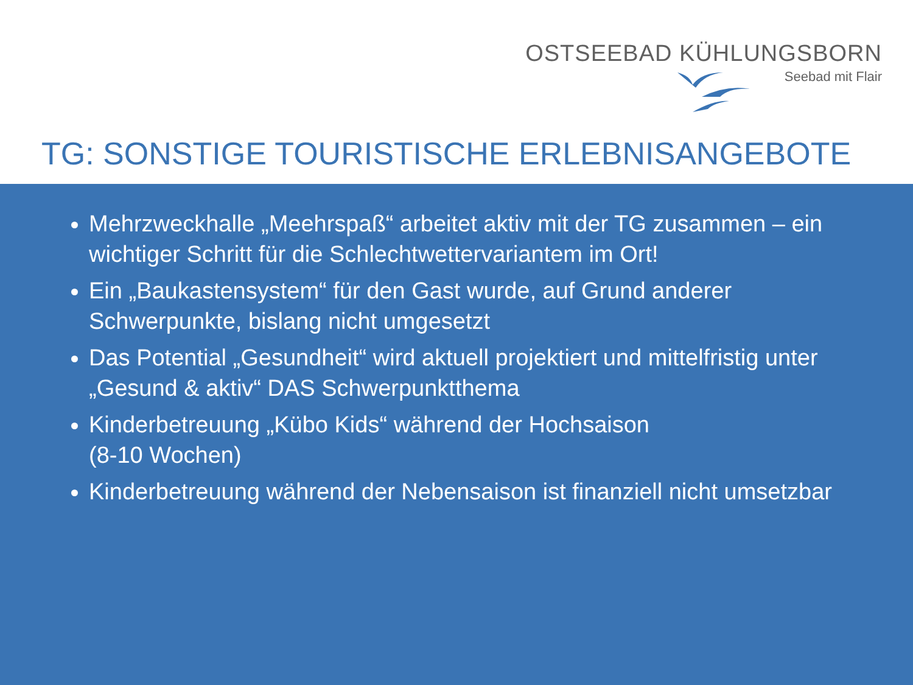OSTSEEBAD KÜHLUNGSBORN
Seebad mit Flair
TG: SONSTIGE TOURISTISCHE ERLEBNISANGEBOTE
Mehrzweckhalle „Meehrspaß“ arbeitet aktiv mit der TG zusammen – ein wichtiger Schritt für die Schlechtwettervariantem im Ort!
Ein „Baukastensystem“ für den Gast wurde, auf Grund anderer Schwerpunkte, bislang nicht umgesetzt
Das Potential „Gesundheit“ wird aktuell projektiert und mittelfristig unter „Gesund & aktiv“ DAS Schwerpunktthema
Kinderbetreuung „Kübo Kids“ während der Hochsaison
(8-10 Wochen)
Kinderbetreuung während der Nebensaison ist finanziell nicht umsetzbar